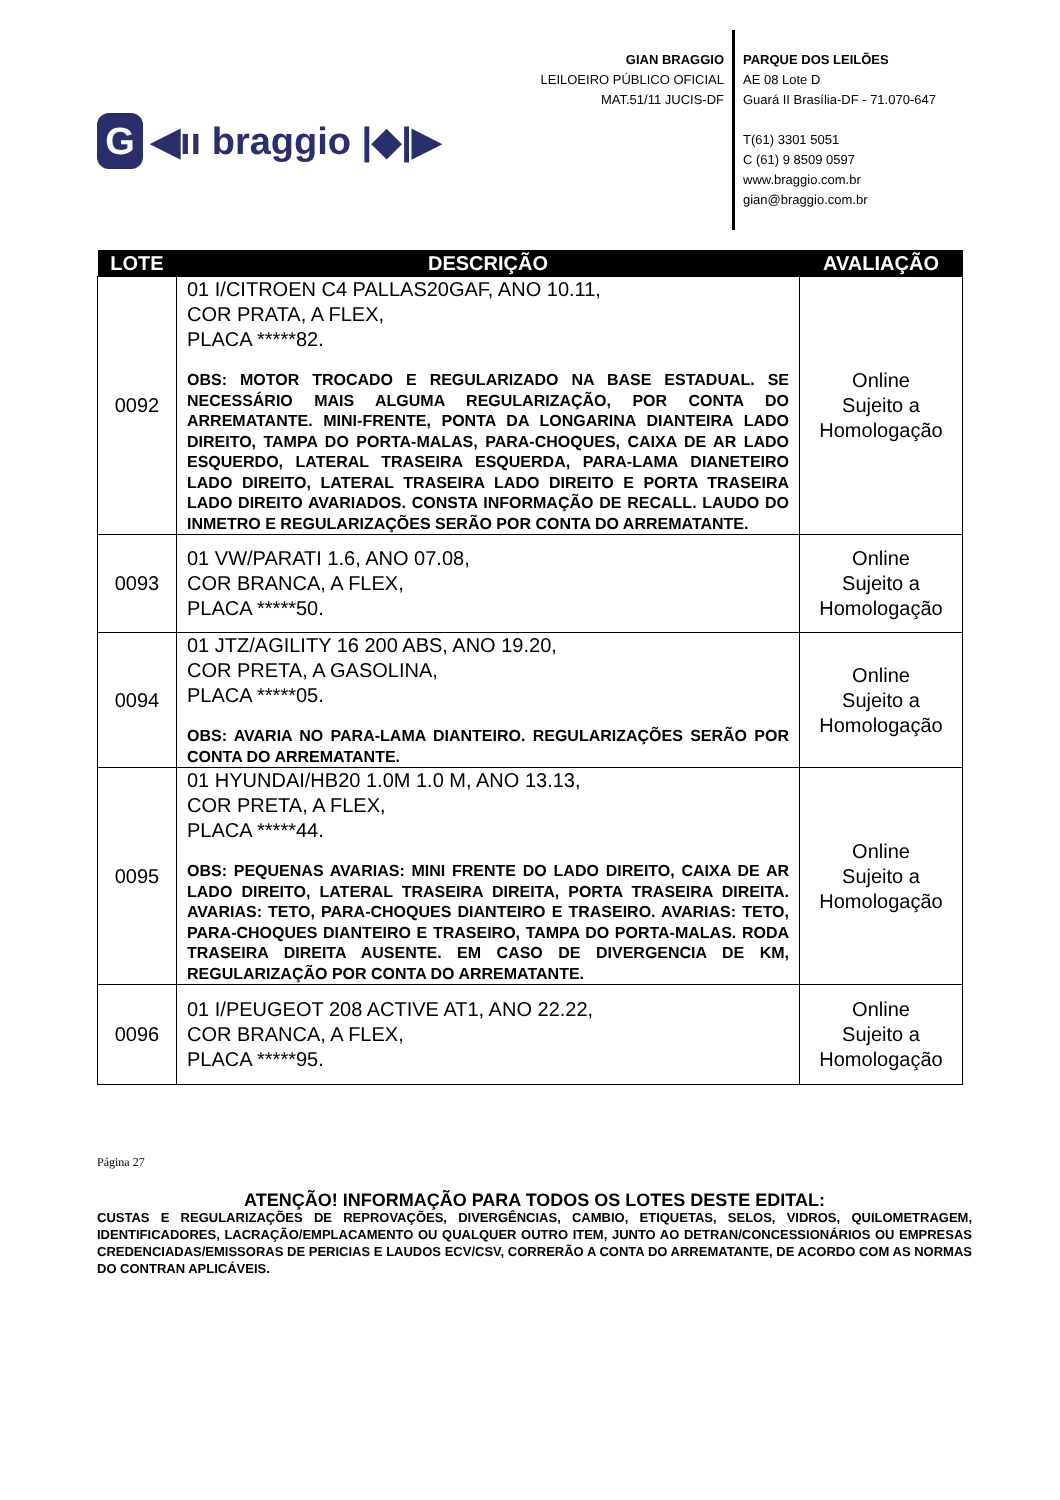G ◀ıı braggio |◆|▶
GIAN BRAGGIO
LEILOEIRO PÚBLICO OFICIAL
MAT.51/11 JUCIS-DF
PARQUE DOS LEILÕES
AE 08 Lote D
Guará II Brasília-DF - 71.070-647
T(61) 3301 5051
C (61) 9 8509 0597
www.braggio.com.br
gian@braggio.com.br
| LOTE | DESCRIÇÃO | AVALIAÇÃO |
| --- | --- | --- |
| 0092 | 01 I/CITROEN C4 PALLAS20GAF, ANO 10.11, COR PRATA, A FLEX, PLACA *****82. OBS: MOTOR TROCADO E REGULARIZADO NA BASE ESTADUAL. SE NECESSÁRIO MAIS ALGUMA REGULARIZAÇÃO, POR CONTA DO ARREMATANTE. MINI-FRENTE, PONTA DA LONGARINA DIANTEIRA LADO DIREITO, TAMPA DO PORTA-MALAS, PARA-CHOQUES, CAIXA DE AR LADO ESQUERDO, LATERAL TRASEIRA ESQUERDA, PARA-LAMA DIANETEIRO LADO DIREITO, LATERAL TRASEIRA LADO DIREITO E PORTA TRASEIRA LADO DIREITO AVARIADOS. CONSTA INFORMAÇÃO DE RECALL. LAUDO DO INMETRO E REGULARIZAÇÕES SERÃO POR CONTA DO ARREMATANTE. | Online Sujeito a Homologação |
| 0093 | 01 VW/PARATI 1.6, ANO 07.08, COR BRANCA, A FLEX, PLACA *****50. | Online Sujeito a Homologação |
| 0094 | 01 JTZ/AGILITY 16 200 ABS, ANO 19.20, COR PRETA, A GASOLINA, PLACA *****05. OBS: AVARIA NO PARA-LAMA DIANTEIRO. REGULARIZAÇÕES SERÃO POR CONTA DO ARREMATANTE. | Online Sujeito a Homologação |
| 0095 | 01 HYUNDAI/HB20 1.0M 1.0 M, ANO 13.13, COR PRETA, A FLEX, PLACA *****44. OBS: PEQUENAS AVARIAS: MINI FRENTE DO LADO DIREITO, CAIXA DE AR LADO DIREITO, LATERAL TRASEIRA DIREITA, PORTA TRASEIRA DIREITA. AVARIAS: TETO, PARA-CHOQUES DIANTEIRO E TRASEIRO. AVARIAS: TETO, PARA-CHOQUES DIANTEIRO E TRASEIRO, TAMPA DO PORTA-MALAS. RODA TRASEIRA DIREITA AUSENTE. EM CASO DE DIVERGENCIA DE KM, REGULARIZAÇÃO POR CONTA DO ARREMATANTE. | Online Sujeito a Homologação |
| 0096 | 01 I/PEUGEOT 208 ACTIVE AT1, ANO 22.22, COR BRANCA, A FLEX, PLACA *****95. | Online Sujeito a Homologação |
Página 27
ATENÇÃO! INFORMAÇÃO PARA TODOS OS LOTES DESTE EDITAL:
CUSTAS E REGULARIZAÇÕES DE REPROVAÇÕES, DIVERGÊNCIAS, CAMBIO, ETIQUETAS, SELOS, VIDROS, QUILOMETRAGEM, IDENTIFICADORES, LACRAÇÃO/EMPLACAMENTO OU QUALQUER OUTRO ITEM, JUNTO AO DETRAN/CONCESSIONÁRIOS OU EMPRESAS CREDENCIADAS/EMISSORAS DE PERICIAS E LAUDOS ECV/CSV, CORRERÃO A CONTA DO ARREMATANTE, DE ACORDO COM AS NORMAS DO CONTRAN APLICÁVEIS.